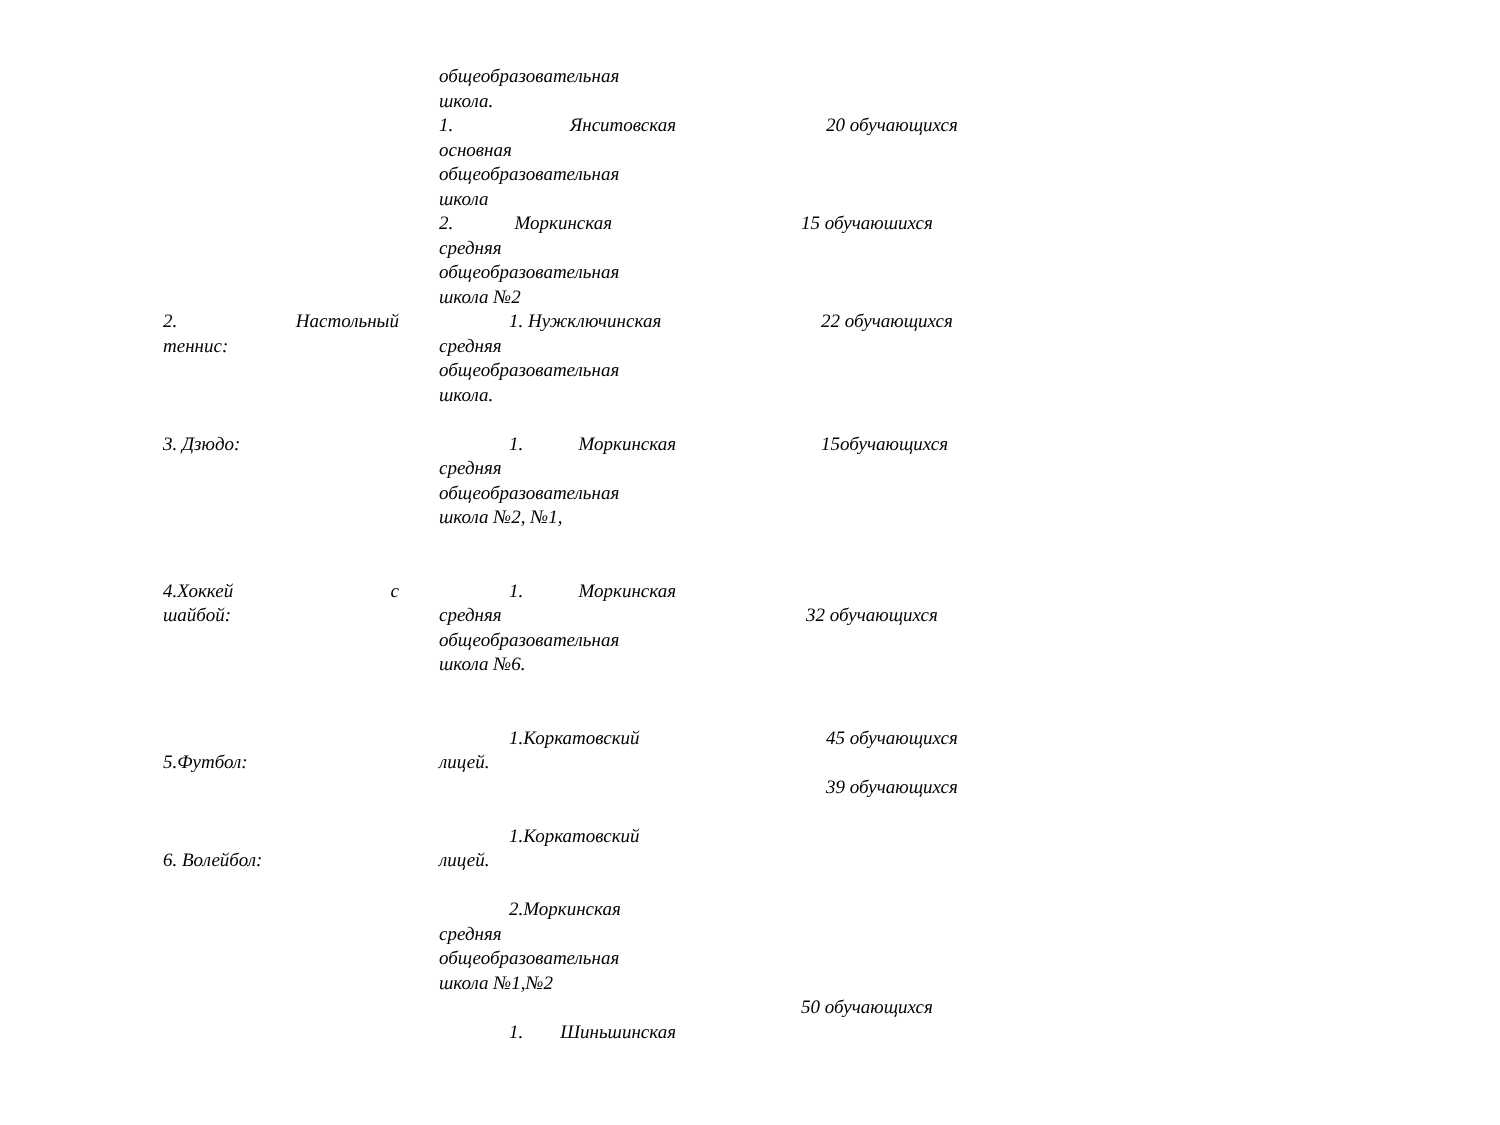| | общеобразовательная школа. | |
| | 1. Янситовская основная общеобразовательная школа | 20 обучающихся |
| | 2. Моркинская средняя общеобразовательная школа №2 | 15 обучаюшихся |
| 2. Настольный теннис: | 1. Нужключинская средняя общеобразовательная школа. | 22 обучающихся |
| 3. Дзюдо: | 1. Моркинская средняя общеобразовательная школа №2, №1, | 15обучающихся |
| 4.Хоккей с шайбой: | 1. Моркинская средняя общеобразовательная школа №6. | 32 обучающихся |
| 5.Футбол: | 1.Коркатовский лицей. | 45 обучающихся 39 обучающихся |
| 6. Волейбол: | 1.Коркатовский лицей. 2.Моркинская средняя общеобразовательная школа №1,№2 1. Шиньшинская | 50 обучающихся |